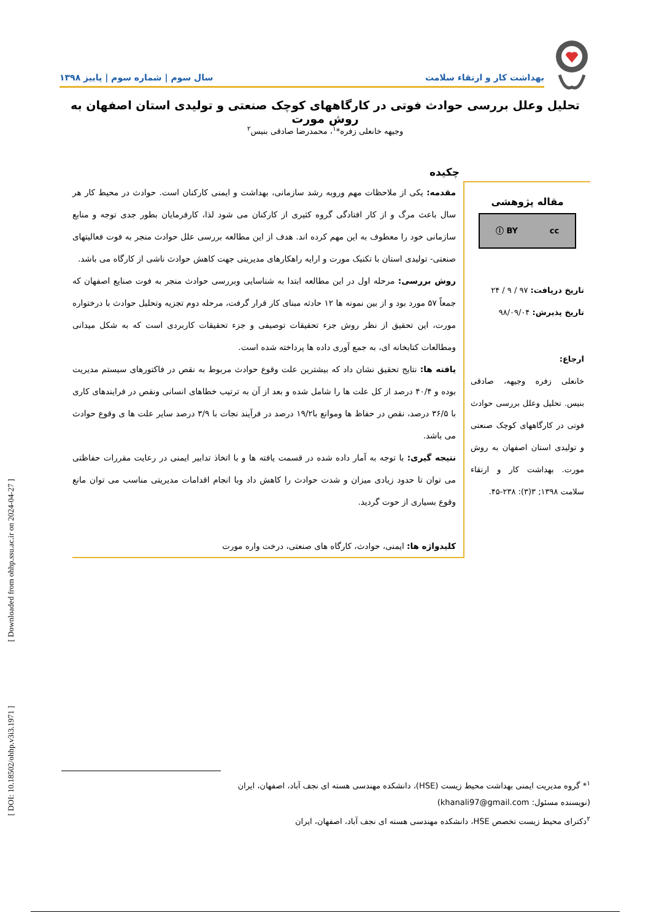بهداشت کار و ارتقاء سلامت سال سوم | شماره سوم | پاییز ۱۳۹۸
تحلیل وعلل بررسی حوادث فوتی در کارگاههای کوچک صنعتی و تولیدی استان اصفهان به روش مورت
وجیهه خانعلی زفره*<sup>۱</sup>، محمدرضا صادقی بنیس<sup>۲</sup>
چکیده
مقاله پژوهشی
cc ⓘ BY
تاریخ دریافت: ۹۷ / ۹ / ۲۴
تاریخ پذیرش: ۹۸/۰۹/۰۴
ارجاع:
خانعلی زفره وجیهه، صادقی بنیس. تحلیل وعلل بررسی حوادث فوتی در کارگاههای کوچک صنعتی و تولیدی استان اصفهان به روش مورت. بهداشت کار و ارتقاء سلامت ۱۳۹۸; ۳(۳): ۲۳۸-۴۵.
مقدمه: یکی از ملاحظات مهم وروبه رشد سازمانی، بهداشت و ایمنی کارکنان است. حوادث در محیط کار هر سال باعث مرگ و از کار افتادگی گروه کثیری از کارکنان می شود لذا، کارفرمایان بطور جدی توجه و منابع سازمانی خود را معطوف به این مهم کرده اند. هدف از این مطالعه بررسی علل حوادث منجر به فوت فعالیتهای صنعتی- تولیدی استان با تکنیک مورت و ارایه راهکارهای مدیریتی جهت کاهش حوادث ناشی از کارگاه می باشد.
روش بررسی: مرحله اول در این مطالعه ابتدا به شناسایی وبررسی حوادث منجر به فوت صنایع اصفهان که جمعاً ۵۷ مورد بود و از بین نمونه ها ۱۲ حادثه مبنای کار قرار گرفت، مرحله دوم تجزیه وتحلیل حوادث با درختواره مورت، این تحقیق از نظر روش جزء تحقیقات توصیفی و جزء تحقیقات کاربردی است که به شکل میدانی ومطالعات کتابخانه ای، به جمع آوری داده ها پرداخته شده است.
یافته ها: نتایج تحقیق نشان داد که بیشترین علت وقوع حوادث مربوط به نقص در فاکتورهای سیستم مدیریت بوده و ۴۰/۴ درصد از کل علت ها را شامل شده و بعد از آن به ترتیب خطاهای انسانی ونقص در فرایندهای کاری با ۳۶/۵ درصد، نقص در حفاظ ها وموانع با۱۹/۲ درصد در فرآیند نجات با ۳/۹ درصد سایر علت ها ی وقوع حوادث می باشد.
نتیجه گیری: با توجه به آمار داده شده در قسمت یافته ها و با اتخاذ تدابیر ایمنی در رعایت مقررات حفاظتی می توان تا حدود زیادی میزان و شدت حوادث را کاهش داد وبا انجام اقدامات مدیریتی مناسب می توان مانع وقوع بسیاری از حوت گردید.
کلیدواژه ها: ایمنی، حوادث، کارگاه های صنعتی، درخت واره مورت
[ DOI: 10.18502/ohhp.v3i3.1971 ] [ Downloaded from ohhp.ssu.ac.ir on 2024-04-27 ]
<sup>۱</sup>* گروه مدیریت ایمنی بهداشت محیط زیست (HSE)، دانشکده مهندسی هسته ای نجف آباد، اصفهان، ایران
(نویسنده مسئول: khanali97@gmail.com)
<sup>۲</sup> دکترای محیط زیست تخصص HSE، دانشکده مهندسی هسته ای نجف آباد، اصفهان، ایران